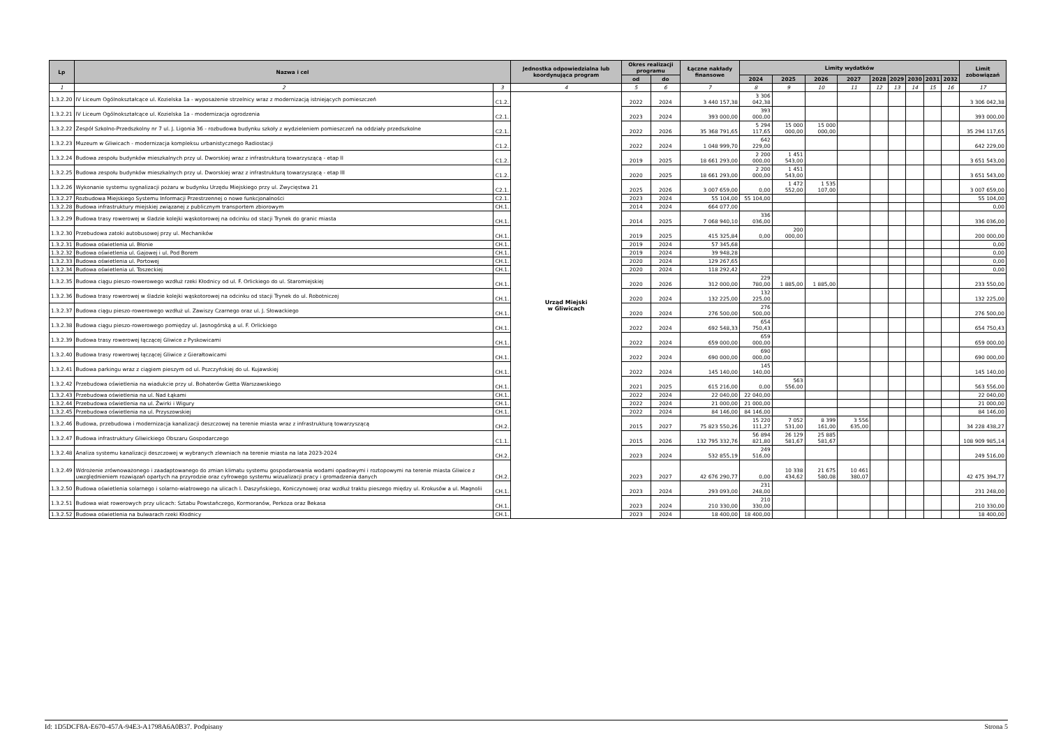| Lp | Nazwa i cel | | Jednostka odpowiedzialna lub koordynująca program | Okres realizacji programu | | Łączne nakłady finansowe | Limity wydatków | | | | | | | | | Limit zobowiązań |
| --- | --- | --- | --- | --- | --- | --- | --- | --- | --- | --- | --- | --- | --- | --- | --- | --- |
| | | | | od | do | | 2024 | 2025 | 2026 | 2027 | 2028 | 2029 | 2030 | 2031 | 2032 | |
| 1 | 2 | 3 | 4 | 5 | 6 | 7 | 8 | 9 | 10 | 11 | 12 | 13 | 14 | 15 | 16 | 17 |
| 1.3.2.20 | IV Liceum Ogólnokształcące ul. Kozielska 1a - wyposażenie strzelnicy wraz z modernizacją istniejących pomieszczeń | C1.2. | Urząd Miejski w Gliwicach | 2022 | 2024 | 3 440 157,38 | 3 306 042,38 | | | | | | | | | 3 306 042,38 |
| 1.3.2.21 | IV Liceum Ogólnokształcące ul. Kozielska 1a - modernizacja ogrodzenia | C2.1. | | 2023 | 2024 | 393 000,00 | 393 000,00 | | | | | | | | | 393 000,00 |
| 1.3.2.22 | Zespół Szkolno-Przedszkolny nr 7 ul. J. Ligonia 36 - rozbudowa budynku szkoły z wydzieleniem pomieszczeń na oddziały przedszkolne | C2.1. | | 2022 | 2026 | 35 368 791,65 | 5 294 117,65 | 15 000 000,00 | 15 000 000,00 | | | | | | | 35 294 117,65 |
| 1.3.2.23 | Muzeum w Gliwicach - modernizacja kompleksu urbanistycznego Radiostacji | C1.2. | | 2022 | 2024 | 1 048 999,70 | 642 229,00 | | | | | | | | | 642 229,00 |
| 1.3.2.24 | Budowa zespołu budynków mieszkalnych przy ul. Dworskiej wraz z infrastrukturą towarzyszącą - etap II | C1.2. | | 2019 | 2025 | 18 661 293,00 | 2 200 000,00 | 1 451 543,00 | | | | | | | | 3 651 543,00 |
| 1.3.2.25 | Budowa zespołu budynków mieszkalnych przy ul. Dworskiej wraz z infrastrukturą towarzyszącą - etap III | C1.2. | | 2020 | 2025 | 18 661 293,00 | 2 200 000,00 | 1 451 543,00 | | | | | | | | 3 651 543,00 |
| 1.3.2.26 | Wykonanie systemu sygnalizacji pożaru w budynku Urzędu Miejskiego przy ul. Zwycięstwa 21 | C2.1. | | 2025 | 2026 | 3 007 659,00 | 0,00 | 1 472 552,00 | 1 535 107,00 | | | | | | | 3 007 659,00 |
| 1.3.2.27 | Rozbudowa Miejskiego Systemu Informacji Przestrzennej o nowe funkcjonalności | C2.1. | | 2023 | 2024 | 55 104,00 | 55 104,00 | | | | | | | | | 55 104,00 |
| 1.3.2.28 | Budowa infrastruktury miejskiej związanej z publicznym transportem zbiorowym | CH.1. | | 2014 | 2024 | 664 077,00 | | | | | | | | | | 0,00 |
| 1.3.2.29 | Budowa trasy rowerowej w śladzie kolejki wąskotorowej na odcinku od stacji Trynek do granic miasta | CH.1. | | 2014 | 2025 | 7 068 940,10 | 336 036,00 | | | | | | | | | 336 036,00 |
| 1.3.2.30 | Przebudowa zatoki autobusowej przy ul. Mechaników | CH.1. | | 2019 | 2025 | 415 325,84 | 0,00 | 200 000,00 | | | | | | | | 200 000,00 |
| 1.3.2.31 | Budowa oświetlenia ul. Błonie | CH.1. | | 2019 | 2024 | 57 345,68 | | | | | | | | | | 0,00 |
| 1.3.2.32 | Budowa oświetlenia ul. Gajowej i ul. Pod Borem | CH.1. | | 2019 | 2024 | 39 948,28 | | | | | | | | | | 0,00 |
| 1.3.2.33 | Budowa oświetlenia ul. Portowej | CH.1. | | 2020 | 2024 | 129 267,65 | | | | | | | | | | 0,00 |
| 1.3.2.34 | Budowa oświetlenia ul. Toszeckiej | CH.1. | | 2020 | 2024 | 118 292,42 | | | | | | | | | | 0,00 |
| 1.3.2.35 | Budowa ciągu pieszo-rowerowego wzdłuż rzeki Kłodnicy od ul. F. Orlickiego do ul. Staromiejskiej | CH.1. | | 2020 | 2026 | 312 000,00 | 229 780,00 | 1 885,00 | 1 885,00 | | | | | | | 233 550,00 |
| 1.3.2.36 | Budowa trasy rowerowej w śladzie kolejki wąskotorowej na odcinku od stacji Trynek do ul. Robotniczej | CH.1. | | 2020 | 2024 | 132 225,00 | 132 225,00 | | | | | | | | | 132 225,00 |
| 1.3.2.37 | Budowa ciągu pieszo-rowerowego wzdłuż ul. Zawiszy Czarnego oraz ul. J. Słowackiego | CH.1. | | 2020 | 2024 | 276 500,00 | 276 500,00 | | | | | | | | | 276 500,00 |
| 1.3.2.38 | Budowa ciągu pieszo-rowerowego pomiędzy ul. Jasnogórską a ul. F. Orlickiego | CH.1. | | 2022 | 2024 | 692 548,33 | 654 750,43 | | | | | | | | | 654 750,43 |
| 1.3.2.39 | Budowa trasy rowerowej łączącej Gliwice z Pyskowicami | CH.1. | | 2022 | 2024 | 659 000,00 | 659 000,00 | | | | | | | | | 659 000,00 |
| 1.3.2.40 | Budowa trasy rowerowej łączącej Gliwice z Gierałtowicami | CH.1. | | 2022 | 2024 | 690 000,00 | 690 000,00 | | | | | | | | | 690 000,00 |
| 1.3.2.41 | Budowa parkingu wraz z ciągiem pieszym od ul. Pszczyńskiej do ul. Kujawskiej | CH.1. | | 2022 | 2024 | 145 140,00 | 145 140,00 | | | | | | | | | 145 140,00 |
| 1.3.2.42 | Przebudowa oświetlenia na wiadukcie przy ul. Bohaterów Getta Warszawskiego | CH.1. | | 2021 | 2025 | 615 216,00 | 0,00 | 563 556,00 | | | | | | | | 563 556,00 |
| 1.3.2.43 | Przebudowa oświetlenia na ul. Nad Łąkami | CH.1. | | 2022 | 2024 | 22 040,00 | 22 040,00 | | | | | | | | | 22 040,00 |
| 1.3.2.44 | Przebudowa oświetlenia na ul. Żwirki i Wigury | CH.1. | | 2022 | 2024 | 21 000,00 | 21 000,00 | | | | | | | | | 21 000,00 |
| 1.3.2.45 | Przebudowa oświetlenia na ul. Przyszowskiej | CH.1. | | 2022 | 2024 | 84 146,00 | 84 146,00 | | | | | | | | | 84 146,00 |
| 1.3.2.46 | Budowa, przebudowa i modernizacja kanalizacji deszczowej na terenie miasta wraz z infrastrukturą towarzyszącą | CH.2. | | 2015 | 2027 | 75 823 550,26 | 15 220 111,27 | 7 052 531,00 | 8 399 161,00 | 3 556 635,00 | | | | | | 34 228 438,27 |
| 1.3.2.47 | Budowa infrastruktury Gliwickiego Obszaru Gospodarczego | C1.1. | | 2015 | 2026 | 132 795 332,76 | 56 894 821,80 | 26 129 581,67 | 25 885 581,67 | | | | | | | 108 909 985,14 |
| 1.3.2.48 | Analiza systemu kanalizacji deszczowej w wybranych zlewniach na terenie miasta na lata 2023-2024 | CH.2. | | 2023 | 2024 | 532 855,19 | 249 516,00 | | | | | | | | | 249 516,00 |
| 1.3.2.49 | Wdrożenie zrównoważonego i zaadaptowanego do zmian klimatu systemu gospodarowania wodami opadowymi i roztopowymi na terenie miasta Gliwice z uwzględnieniem rozwiązań opartych na przyrodzie oraz cyfrowego systemu wizualizacji pracy i gromadzenia danych | CH.2. | | 2023 | 2027 | 42 676 290,77 | 0,00 | 10 338 434,62 | 21 675 580,08 | 10 461 380,07 | | | | | | 42 475 394,77 |
| 1.3.2.50 | Budowa oświetlenia solarnego i solarno-wiatrowego na ulicach I. Daszyńskiego, Koniczynowej oraz wzdłuż traktu pieszego między ul. Krokusów a ul. Magnolii | CH.1. | | 2023 | 2024 | 293 093,00 | 231 248,00 | | | | | | | | | 231 248,00 |
| 1.3.2.51 | Budowa wiat rowerowych przy ulicach: Sztabu Powstańczego, Kormoranów, Perkoza oraz Bekasa | CH.1. | | 2023 | 2024 | 210 330,00 | 210 330,00 | | | | | | | | | 210 330,00 |
| 1.3.2.52 | Budowa oświetlenia na bulwarach rzeki Kłodnicy | CH.1. | | 2023 | 2024 | 18 400,00 | 18 400,00 | | | | | | | | | 18 400,00 |
Id: 1D5DCF8A-E670-457A-94E3-A1798A6A0B37. Podpisany Strona 5